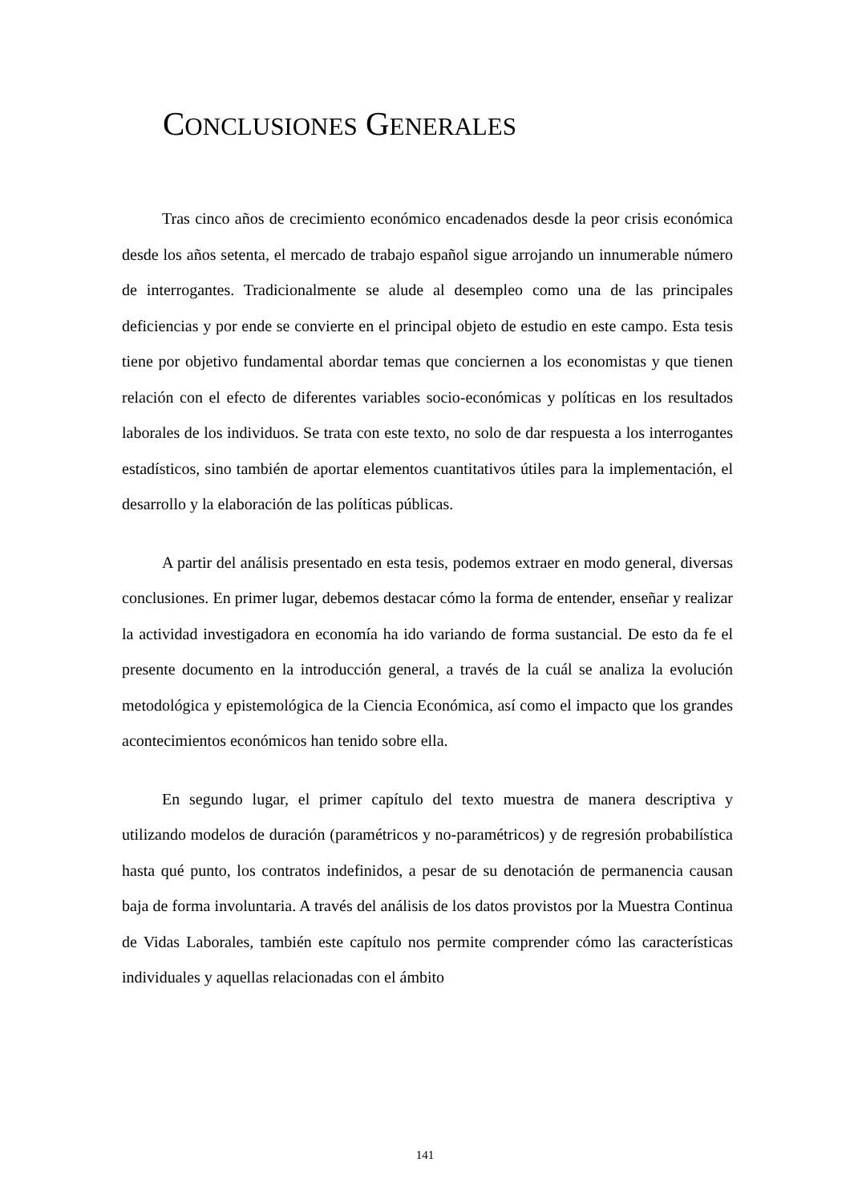CONCLUSIONES GENERALES
Tras cinco años de crecimiento económico encadenados desde la peor crisis económica desde los años setenta, el mercado de trabajo español sigue arrojando un innumerable número de interrogantes. Tradicionalmente se alude al desempleo como una de las principales deficiencias y por ende se convierte en el principal objeto de estudio en este campo. Esta tesis tiene por objetivo fundamental abordar temas que conciernen a los economistas y que tienen relación con el efecto de diferentes variables socio-económicas y políticas en los resultados laborales de los individuos. Se trata con este texto, no solo de dar respuesta a los interrogantes estadísticos, sino también de aportar elementos cuantitativos útiles para la implementación, el desarrollo y la elaboración de las políticas públicas.
A partir del análisis presentado en esta tesis, podemos extraer en modo general, diversas conclusiones. En primer lugar, debemos destacar cómo la forma de entender, enseñar y realizar la actividad investigadora en economía ha ido variando de forma sustancial. De esto da fe el presente documento en la introducción general, a través de la cuál se analiza la evolución metodológica y epistemológica de la Ciencia Económica, así como el impacto que los grandes acontecimientos económicos han tenido sobre ella.
En segundo lugar, el primer capítulo del texto muestra de manera descriptiva y utilizando modelos de duración (paramétricos y no-paramétricos) y de regresión probabilística hasta qué punto, los contratos indefinidos, a pesar de su denotación de permanencia causan baja de forma involuntaria. A través del análisis de los datos provistos por la Muestra Continua de Vidas Laborales, también este capítulo nos permite comprender cómo las características individuales y aquellas relacionadas con el ámbito
141